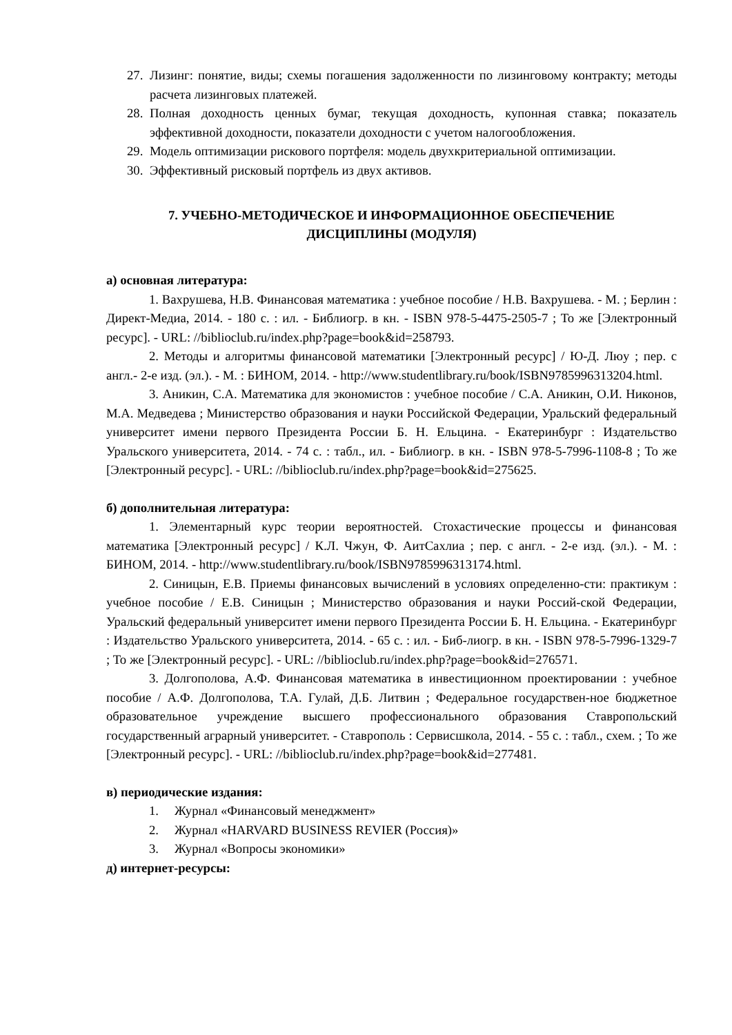27. Лизинг: понятие, виды; схемы погашения задолженности по лизинговому контракту; методы расчета лизинговых платежей.
28. Полная доходность ценных бумаг, текущая доходность, купонная ставка; показатель эффективной доходности, показатели доходности с учетом налогообложения.
29. Модель оптимизации рискового портфеля: модель двухкритериальной оптимизации.
30. Эффективный рисковый портфель из двух активов.
7. УЧЕБНО-МЕТОДИЧЕСКОЕ И ИНФОРМАЦИОННОЕ ОБЕСПЕЧЕНИЕ
ДИСЦИПЛИНЫ (МОДУЛЯ)
а) основная литература:
1. Вахрушева, Н.В. Финансовая математика : учебное пособие / Н.В. Вахрушева. - М. ; Берлин : Директ-Медиа, 2014. - 180 с. : ил. - Библиогр. в кн. - ISBN 978-5-4475-2505-7 ; То же [Электронный ресурс]. - URL: //biblioclub.ru/index.php?page=book&id=258793.
2. Методы и алгоритмы финансовой математики [Электронный ресурс] / Ю-Д. Люу ; пер. с англ.- 2-е изд. (эл.). - М. : БИНОМ, 2014. - http://www.studentlibrary.ru/book/ISBN9785996313204.html.
3. Аникин, С.А. Математика для экономистов : учебное пособие / С.А. Аникин, О.И. Никонов, М.А. Медведева ; Министерство образования и науки Российской Федерации, Уральский федеральный университет имени первого Президента России Б. Н. Ельцина. - Екатеринбург : Издательство Уральского университета, 2014. - 74 с. : табл., ил. - Библиогр. в кн. - ISBN 978-5-7996-1108-8 ; То же [Электронный ресурс]. - URL: //biblioclub.ru/index.php?page=book&id=275625.
б) дополнительная литература:
1. Элементарный курс теории вероятностей. Стохастические процессы и финансовая математика [Электронный ресурс] / К.Л. Чжун, Ф. АитСахлиа ; пер. с англ. - 2-е изд. (эл.). - М. : БИНОМ, 2014. - http://www.studentlibrary.ru/book/ISBN9785996313174.html.
2. Синицын, Е.В. Приемы финансовых вычислений в условиях определенно-сти: практикум : учебное пособие / Е.В. Синицын ; Министерство образования и науки Россий-ской Федерации, Уральский федеральный университет имени первого Президента России Б. Н. Ельцина. - Екатеринбург : Издательство Уральского университета, 2014. - 65 с. : ил. - Биб-лиогр. в кн. - ISBN 978-5-7996-1329-7 ; То же [Электронный ресурс]. - URL: //biblioclub.ru/index.php?page=book&id=276571.
3. Долгополова, А.Ф. Финансовая математика в инвестиционном проектировании : учебное пособие / А.Ф. Долгополова, Т.А. Гулай, Д.Б. Литвин ; Федеральное государствен-ное бюджетное образовательное учреждение высшего профессионального образования Ставропольский государственный аграрный университет. - Ставрополь : Сервисшкола, 2014. - 55 с. : табл., схем. ; То же [Электронный ресурс]. - URL: //biblioclub.ru/index.php?page=book&id=277481.
в) периодические издания:
1. Журнал «Финансовый менеджмент»
2. Журнал «HARVARD BUSINESS REVIER (Россия)»
3. Журнал «Вопросы экономики»
д) интернет-ресурсы: